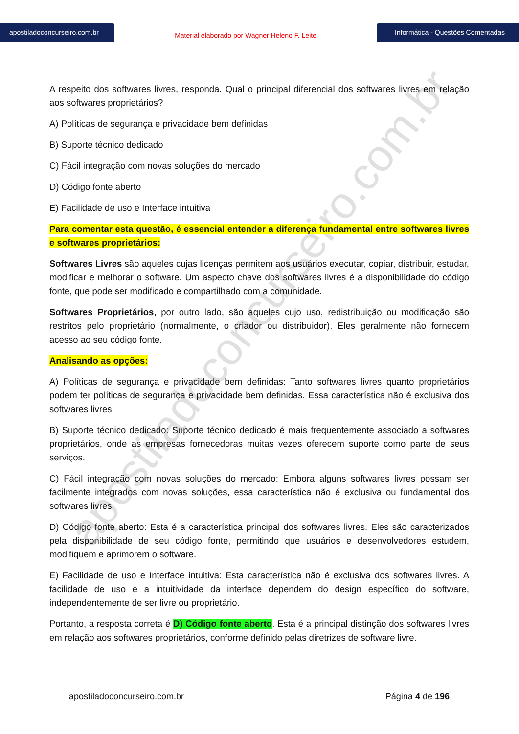apostiladoconcurseiro.com.br
apostiladoconcurseiro.com.br
Material elaborado por Wagner Heleno F. Leite
Informática - Questões Comentadas
A respeito dos softwares livres, responda. Qual o principal diferencial dos softwares livres em relação aos softwares proprietários?
A) Políticas de segurança e privacidade bem definidas
B) Suporte técnico dedicado
C) Fácil integração com novas soluções do mercado
D) Código fonte aberto
E) Facilidade de uso e Interface intuitiva
Para comentar esta questão, é essencial entender a diferença fundamental entre softwares livres e softwares proprietários:
Softwares Livres são aqueles cujas licenças permitem aos usuários executar, copiar, distribuir, estudar, modificar e melhorar o software. Um aspecto chave dos softwares livres é a disponibilidade do código fonte, que pode ser modificado e compartilhado com a comunidade.
Softwares Proprietários, por outro lado, são aqueles cujo uso, redistribuição ou modificação são restritos pelo proprietário (normalmente, o criador ou distribuidor). Eles geralmente não fornecem acesso ao seu código fonte.
Analisando as opções:
A) Políticas de segurança e privacidade bem definidas: Tanto softwares livres quanto proprietários podem ter políticas de segurança e privacidade bem definidas. Essa característica não é exclusiva dos softwares livres.
B) Suporte técnico dedicado: Suporte técnico dedicado é mais frequentemente associado a softwares proprietários, onde as empresas fornecedoras muitas vezes oferecem suporte como parte de seus serviços.
C) Fácil integração com novas soluções do mercado: Embora alguns softwares livres possam ser facilmente integrados com novas soluções, essa característica não é exclusiva ou fundamental dos softwares livres.
D) Código fonte aberto: Esta é a característica principal dos softwares livres. Eles são caracterizados pela disponibilidade de seu código fonte, permitindo que usuários e desenvolvedores estudem, modifiquem e aprimorem o software.
E) Facilidade de uso e Interface intuitiva: Esta característica não é exclusiva dos softwares livres. A facilidade de uso e a intuitividade da interface dependem do design específico do software, independentemente de ser livre ou proprietário.
Portanto, a resposta correta é D) Código fonte aberto. Esta é a principal distinção dos softwares livres em relação aos softwares proprietários, conforme definido pelas diretrizes de software livre.
apostiladoconcurseiro.com.br Página 4 de 196